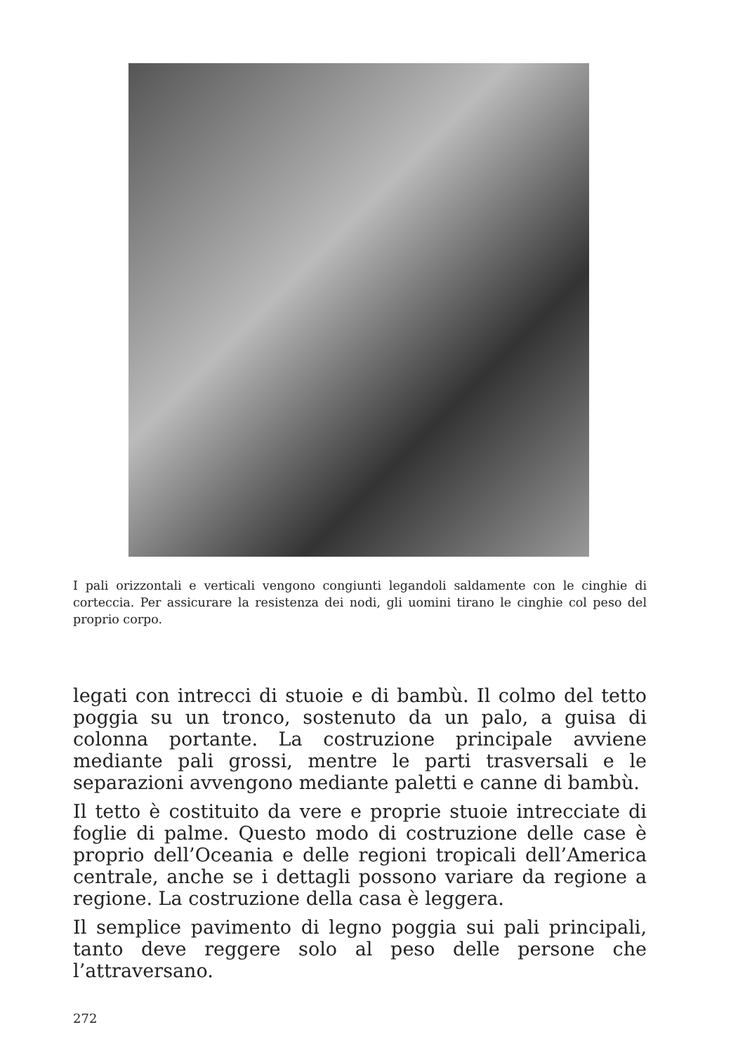I pali orizzontali e verticali vengono congiunti legandoli saldamente con le cinghie di corteccia. Per assicurare la resistenza dei nodi, gli uomini tirano le cinghie col peso del proprio corpo.
legati con intrecci di stuoie e di bambù. Il colmo del tetto poggia su un tronco, sostenuto da un palo, a guisa di colonna portante. La costruzione principale avviene mediante pali grossi, mentre le parti trasversali e le separazioni avvengono mediante paletti e canne di bambù.
Il tetto è costituito da vere e proprie stuoie intrecciate di foglie di palme. Questo modo di costruzione delle case è proprio dell’Oceania e delle regioni tropicali dell’America centrale, anche se i dettagli possono variare da regione a regione. La costruzione della casa è leggera.
Il semplice pavimento di legno poggia sui pali principali, tanto deve reggere solo al peso delle persone che l’attraversano.
272